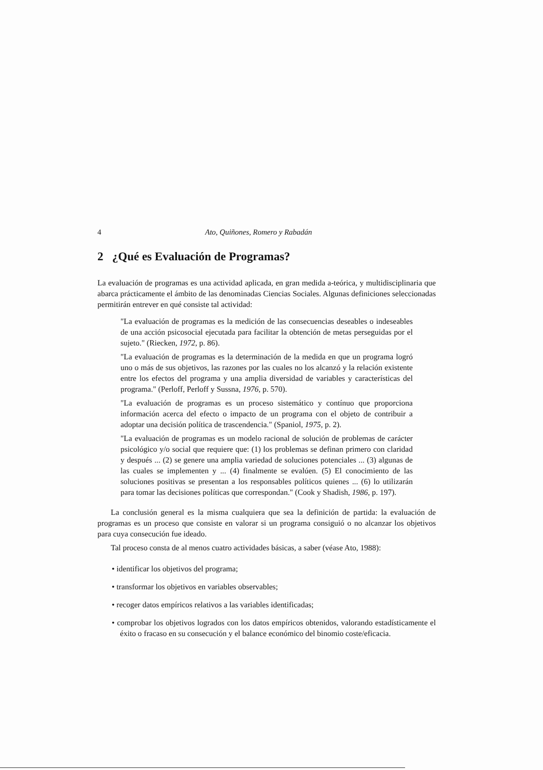4 Ato, Quiñones, Romero y Rabadán
2 ¿Qué es Evaluación de Programas?
La evaluación de programas es una actividad aplicada, en gran medida a-teórica, y multidisciplinaria que abarca prácticamente el ámbito de las denominadas Ciencias Sociales. Algunas definiciones seleccionadas permitirán entrever en qué consiste tal actividad:
"La evaluación de programas es la medición de las consecuencias deseables o indeseables de una acción psicosocial ejecutada para facilitar la obtención de metas perseguidas por el sujeto." (Riecken, 1972, p. 86).
"La evaluación de programas es la determinación de la medida en que un programa logró uno o más de sus objetivos, las razones por las cuales no los alcanzó y la relación existente entre los efectos del programa y una amplia diversidad de variables y características del programa." (Perloff, Perloff y Sussna, 1976, p. 570).
"La evaluación de programas es un proceso sistemático y contínuo que proporciona información acerca del efecto o impacto de un programa con el objeto de contribuir a adoptar una decisión política de trascendencia." (Spaniol, 1975, p. 2).
"La evaluación de programas es un modelo racional de solución de problemas de carácter psicológico y/o social que requiere que: (1) los problemas se definan primero con claridad y después ... (2) se genere una amplia variedad de soluciones potenciales ... (3) algunas de las cuales se implementen y ... (4) finalmente se evalúen. (5) El conocimiento de las soluciones positivas se presentan a los responsables políticos quienes ... (6) lo utilizarán para tomar las decisiones políticas que correspondan." (Cook y Shadish, 1986, p. 197).
La conclusión general es la misma cualquiera que sea la definición de partida: la evaluación de programas es un proceso que consiste en valorar si un programa consiguió o no alcanzar los objetivos para cuya consecución fue ideado.
Tal proceso consta de al menos cuatro actividades básicas, a saber (véase Ato, 1988):
• identificar los objetivos del programa;
• transformar los objetivos en variables observables;
• recoger datos empíricos relativos a las variables identificadas;
• comprobar los objetivos logrados con los datos empíricos obtenidos, valorando estadísticamente el éxito o fracaso en su consecución y el balance económico del binomio coste/eficacia.